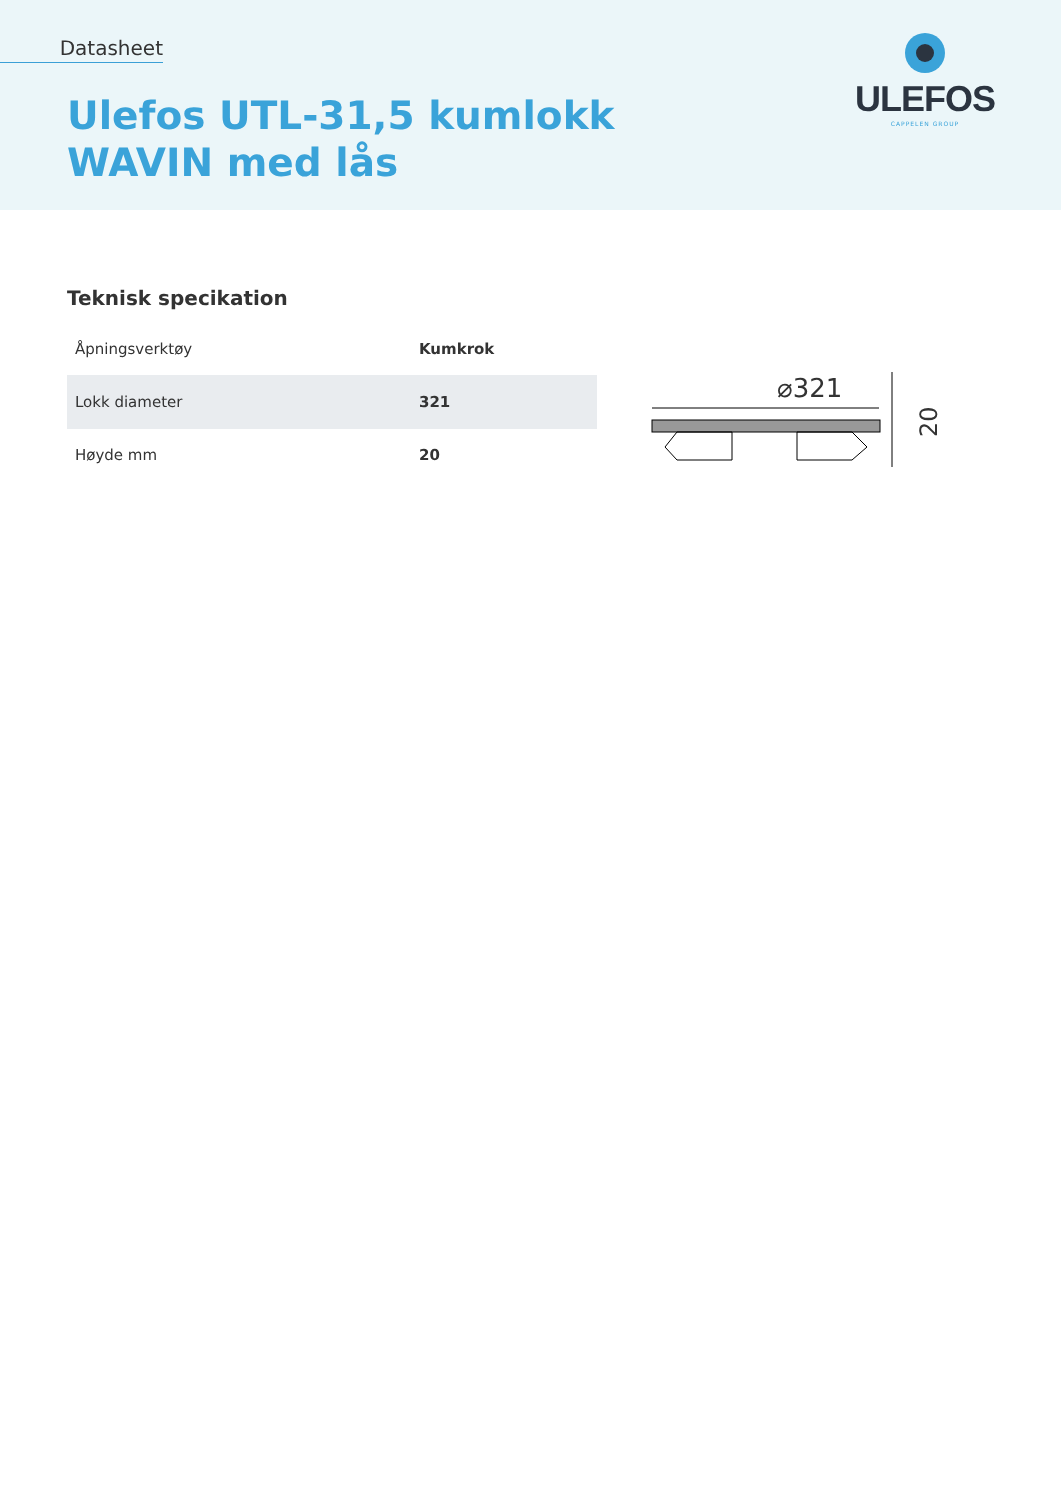Datasheet
Ulefos UTL-31,5 kumlokk
WAVIN med lås
ULEFOS
CAPPELEN GROUP
Teknisk specikation
| Åpningsverktøy | Kumkrok |
| Lokk diameter | 321 |
| Høyde mm | 20 |
⌀321
20